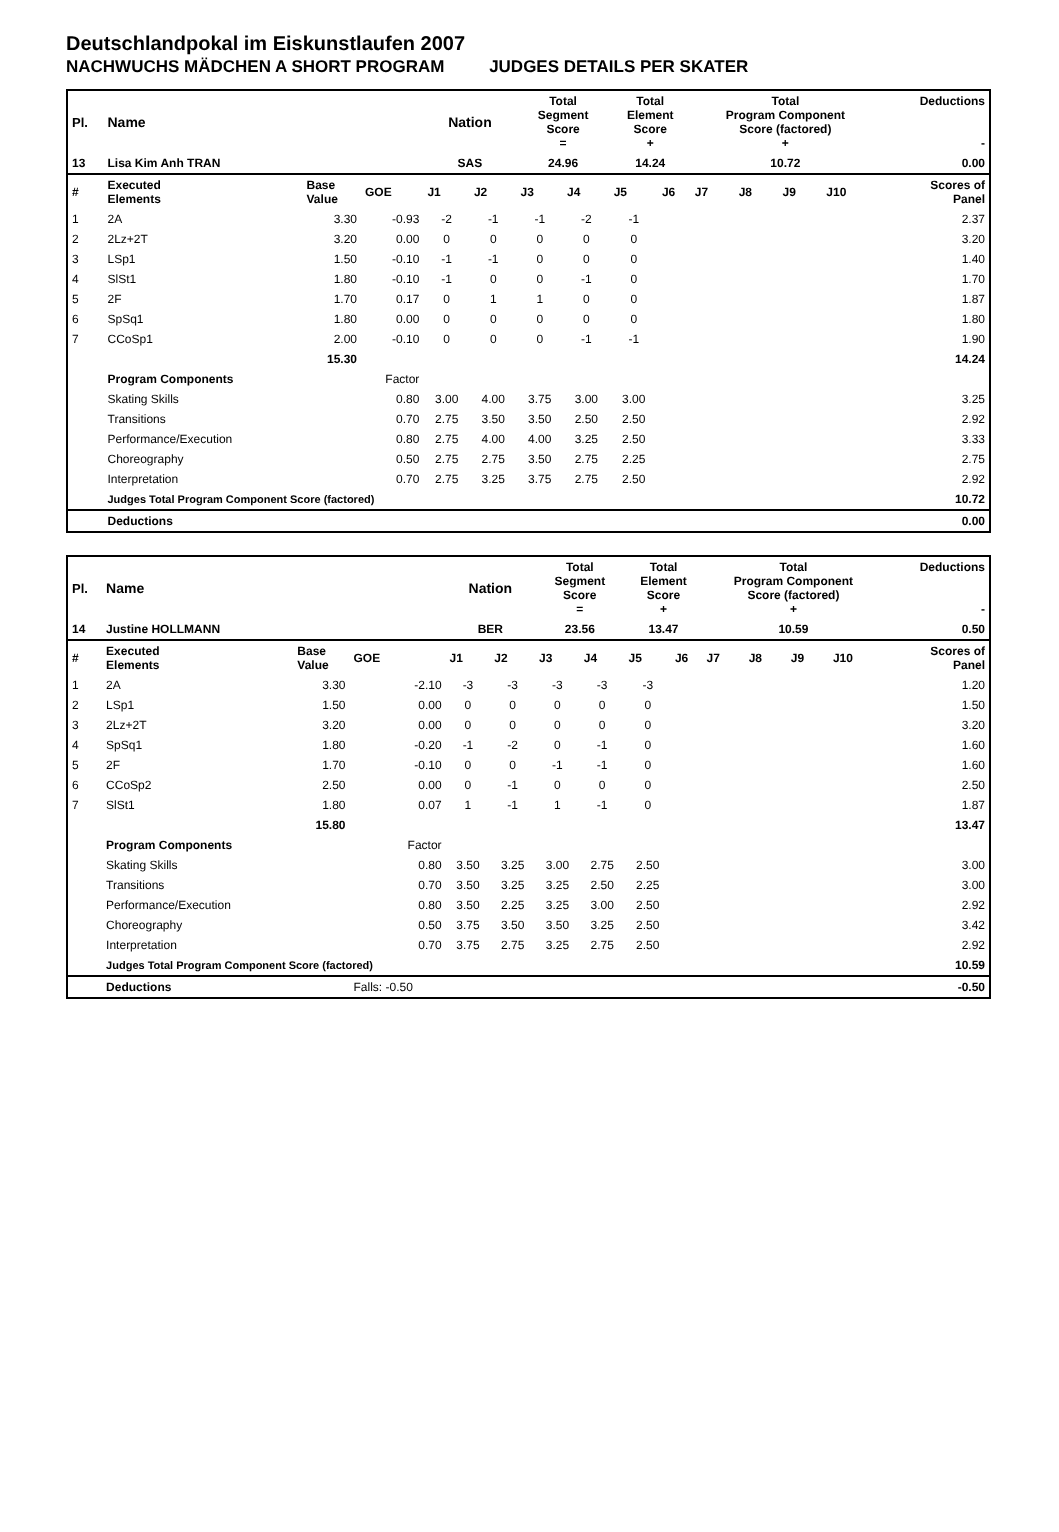Deutschlandpokal im Eiskunstlaufen 2007
NACHWUCHS MÄDCHEN A SHORT PROGRAM JUDGES DETAILS PER SKATER
| Pl. | Name | | | Nation | | Total Segment Score = | | Total Element Score + | | Total Program Component Score (factored) + | | | | Deductions - | |
| 13 | Lisa Kim Anh TRAN | | | SAS | | 24.96 | | 14.24 | | 10.72 | | | | 0.00 | |
| # | Executed Elements | Base Value | GOE | J1 | J2 | J3 | J4 | J5 | J6 | J7 | J8 | J9 | J10 | | Scores of Panel |
| 1 | 2A | 3.30 | -0.93 | -2 | -1 | -1 | -2 | -1 | | | | | | | 2.37 |
| 2 | 2Lz+2T | 3.20 | 0.00 | 0 | 0 | 0 | 0 | 0 | | | | | | | 3.20 |
| 3 | LSp1 | 1.50 | -0.10 | -1 | -1 | 0 | 0 | 0 | | | | | | | 1.40 |
| 4 | SlSt1 | 1.80 | -0.10 | -1 | 0 | 0 | -1 | 0 | | | | | | | 1.70 |
| 5 | 2F | 1.70 | 0.17 | 0 | 1 | 1 | 0 | 0 | | | | | | | 1.87 |
| 6 | SpSq1 | 1.80 | 0.00 | 0 | 0 | 0 | 0 | 0 | | | | | | | 1.80 |
| 7 | CCoSp1 | 2.00 | -0.10 | 0 | 0 | 0 | -1 | -1 | | | | | | | 1.90 |
| | | 15.30 | | | | | | | | | | | | | 14.24 |
| | Program Components | | Factor | | | | | | | | | | | | |
| | Skating Skills | | 0.80 | 3.00 | 4.00 | 3.75 | 3.00 | 3.00 | | | | | | | 3.25 |
| | Transitions | | 0.70 | 2.75 | 3.50 | 3.50 | 2.50 | 2.50 | | | | | | | 2.92 |
| | Performance/Execution | | 0.80 | 2.75 | 4.00 | 4.00 | 3.25 | 2.50 | | | | | | | 3.33 |
| | Choreography | | 0.50 | 2.75 | 2.75 | 3.50 | 2.75 | 2.25 | | | | | | | 2.75 |
| | Interpretation | | 0.70 | 2.75 | 3.25 | 3.75 | 2.75 | 2.50 | | | | | | | 2.92 |
| | Judges Total Program Component Score (factored) | | | | | | | | | | | | | | 10.72 |
| | Deductions | | | | | | | | | | | | | | 0.00 |
| Pl. | Name | | | Nation | | Total Segment Score = | | Total Element Score + | | Total Program Component Score (factored) + | | | | Deductions - | |
| 14 | Justine HOLLMANN | | | BER | | 23.56 | | 13.47 | | 10.59 | | | | 0.50 | |
| # | Executed Elements | Base Value | GOE | J1 | J2 | J3 | J4 | J5 | J6 | J7 | J8 | J9 | J10 | | Scores of Panel |
| 1 | 2A | 3.30 | -2.10 | -3 | -3 | -3 | -3 | -3 | | | | | | | 1.20 |
| 2 | LSp1 | 1.50 | 0.00 | 0 | 0 | 0 | 0 | 0 | | | | | | | 1.50 |
| 3 | 2Lz+2T | 3.20 | 0.00 | 0 | 0 | 0 | 0 | 0 | | | | | | | 3.20 |
| 4 | SpSq1 | 1.80 | -0.20 | -1 | -2 | 0 | -1 | 0 | | | | | | | 1.60 |
| 5 | 2F | 1.70 | -0.10 | 0 | 0 | -1 | -1 | 0 | | | | | | | 1.60 |
| 6 | CCoSp2 | 2.50 | 0.00 | 0 | -1 | 0 | 0 | 0 | | | | | | | 2.50 |
| 7 | SlSt1 | 1.80 | 0.07 | 1 | -1 | 1 | -1 | 0 | | | | | | | 1.87 |
| | | 15.80 | | | | | | | | | | | | | 13.47 |
| | Program Components | | Factor | | | | | | | | | | | | |
| | Skating Skills | | 0.80 | 3.50 | 3.25 | 3.00 | 2.75 | 2.50 | | | | | | | 3.00 |
| | Transitions | | 0.70 | 3.50 | 3.25 | 3.25 | 2.50 | 2.25 | | | | | | | 3.00 |
| | Performance/Execution | | 0.80 | 3.50 | 2.25 | 3.25 | 3.00 | 2.50 | | | | | | | 2.92 |
| | Choreography | | 0.50 | 3.75 | 3.50 | 3.50 | 3.25 | 2.50 | | | | | | | 3.42 |
| | Interpretation | | 0.70 | 3.75 | 2.75 | 3.25 | 2.75 | 2.50 | | | | | | | 2.92 |
| | Judges Total Program Component Score (factored) | | | | | | | | | | | | | | 10.59 |
| | Deductions | | Falls: -0.50 | | | | | | | | | | | | -0.50 |